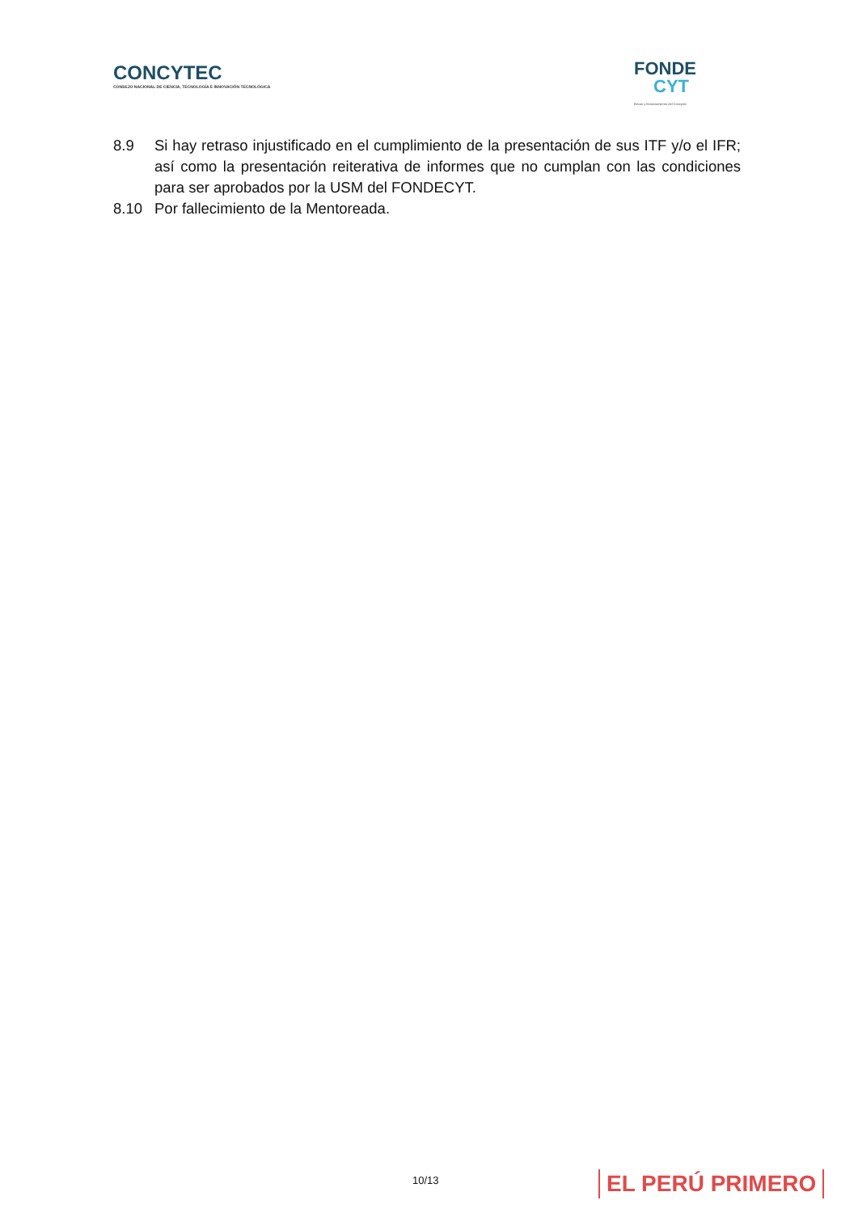CONCYTEC
CONSEJO NACIONAL DE CIENCIA, TECNOLOGÍA E INNOVACIÓN TECNOLÓGICA
FONDE
CYT
Becas y financiamiento del Concytec
8.9 Si hay retraso injustificado en el cumplimiento de la presentación de sus ITF y/o el IFR; así como la presentación reiterativa de informes que no cumplan con las condiciones para ser aprobados por la USM del FONDECYT.
8.10 Por fallecimiento de la Mentoreada.
10/13 EL PERÚ PRIMERO